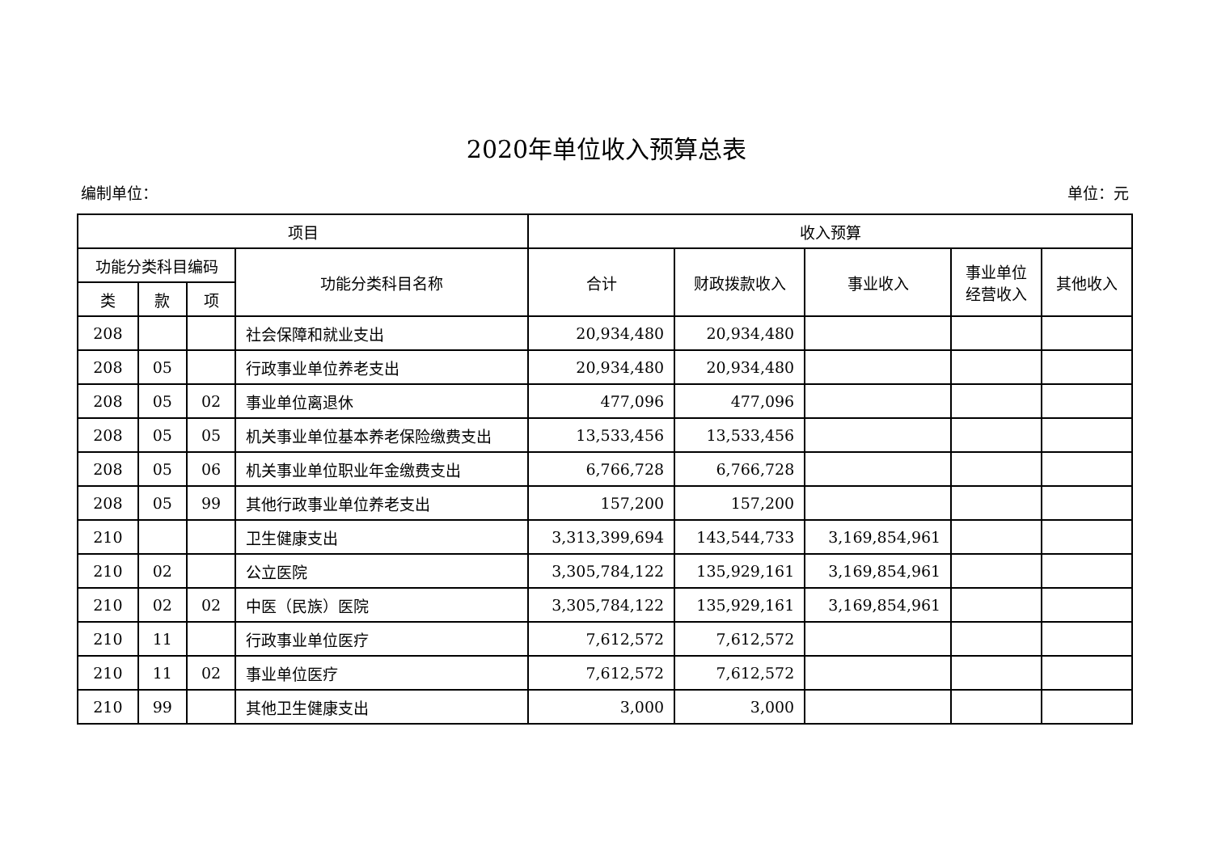2020年单位收入预算总表
编制单位： 单位：元
| 项目 | | | | 收入预算 | | | | |
| --- | --- | --- | --- | --- | --- | --- | --- | --- |
| 功能分类科目编码 | | | 功能分类科目名称 | 合计 | 财政拨款收入 | 事业收入 | 事业单位 经营收入 | 其他收入 |
| 类 | 款 | 项 | | | | | | |
| 208 | | | 社会保障和就业支出 | 20,934,480 | 20,934,480 | | | |
| 208 | 05 | | 行政事业单位养老支出 | 20,934,480 | 20,934,480 | | | |
| 208 | 05 | 02 | 事业单位离退休 | 477,096 | 477,096 | | | |
| 208 | 05 | 05 | 机关事业单位基本养老保险缴费支出 | 13,533,456 | 13,533,456 | | | |
| 208 | 05 | 06 | 机关事业单位职业年金缴费支出 | 6,766,728 | 6,766,728 | | | |
| 208 | 05 | 99 | 其他行政事业单位养老支出 | 157,200 | 157,200 | | | |
| 210 | | | 卫生健康支出 | 3,313,399,694 | 143,544,733 | 3,169,854,961 | | |
| 210 | 02 | | 公立医院 | 3,305,784,122 | 135,929,161 | 3,169,854,961 | | |
| 210 | 02 | 02 | 中医（民族）医院 | 3,305,784,122 | 135,929,161 | 3,169,854,961 | | |
| 210 | 11 | | 行政事业单位医疗 | 7,612,572 | 7,612,572 | | | |
| 210 | 11 | 02 | 事业单位医疗 | 7,612,572 | 7,612,572 | | | |
| 210 | 99 | | 其他卫生健康支出 | 3,000 | 3,000 | | | |